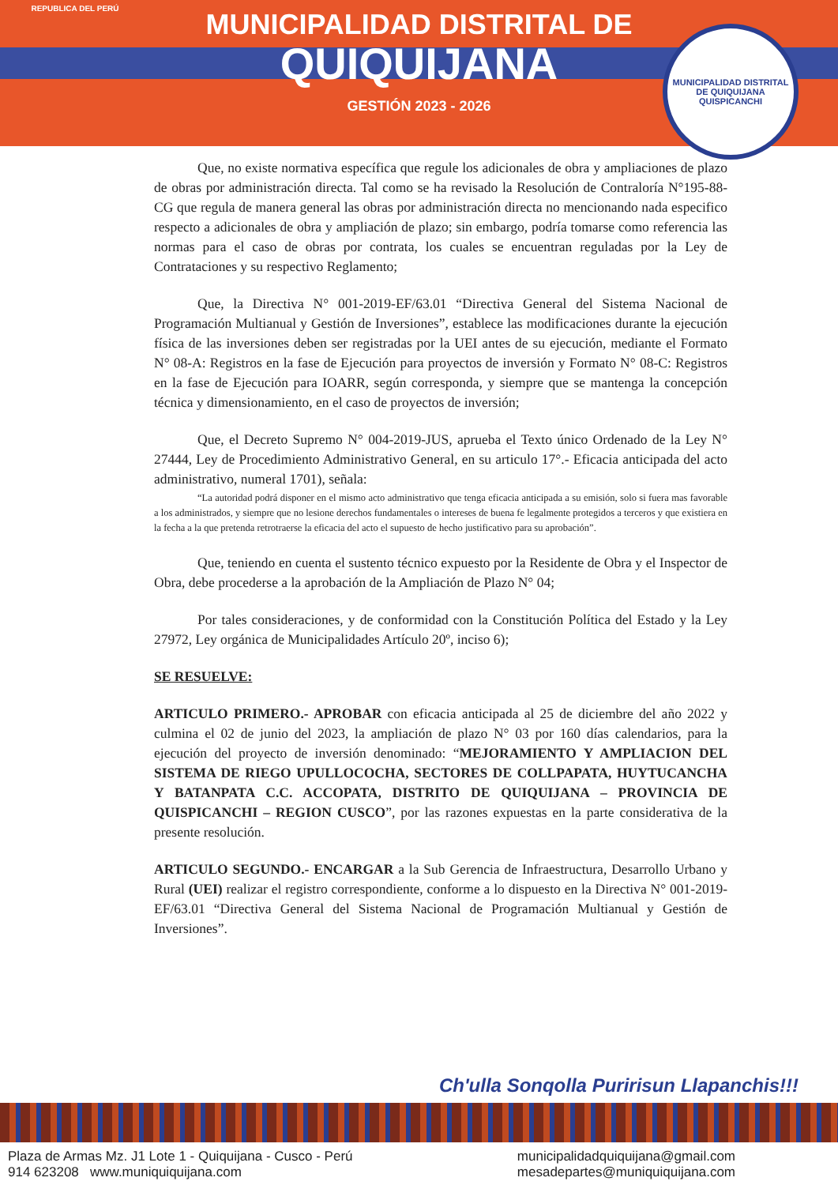REPUBLICA DEL PERÚ
MUNICIPALIDAD DISTRITAL DE
QUIQUIJANA
GESTIÓN 2023 - 2026
MUNICIPALIDAD DISTRITAL DE QUIQUIJANA
QUISPICANCHI
Que, no existe normativa específica que regule los adicionales de obra y ampliaciones de plazo de obras por administración directa. Tal como se ha revisado la Resolución de Contraloría N°195-88-CG que regula de manera general las obras por administración directa no mencionando nada especifico respecto a adicionales de obra y ampliación de plazo; sin embargo, podría tomarse como referencia las normas para el caso de obras por contrata, los cuales se encuentran reguladas por la Ley de Contrataciones y su respectivo Reglamento;
Que, la Directiva N° 001-2019-EF/63.01 “Directiva General del Sistema Nacional de Programación Multianual y Gestión de Inversiones”, establece las modificaciones durante la ejecución física de las inversiones deben ser registradas por la UEI antes de su ejecución, mediante el Formato N° 08-A: Registros en la fase de Ejecución para proyectos de inversión y Formato N° 08-C: Registros en la fase de Ejecución para IOARR, según corresponda, y siempre que se mantenga la concepción técnica y dimensionamiento, en el caso de proyectos de inversión;
Que, el Decreto Supremo N° 004-2019-JUS, aprueba el Texto único Ordenado de la Ley N° 27444, Ley de Procedimiento Administrativo General, en su articulo 17°.- Eficacia anticipada del acto administrativo, numeral 1701), señala:
“La autoridad podrá disponer en el mismo acto administrativo que tenga eficacia anticipada a su emisión, solo si fuera mas favorable a los administrados, y siempre que no lesione derechos fundamentales o intereses de buena fe legalmente protegidos a terceros y que existiera en la fecha a la que pretenda retrotraerse la eficacia del acto el supuesto de hecho justificativo para su aprobación”.
Que, teniendo en cuenta el sustento técnico expuesto por la Residente de Obra y el Inspector de Obra, debe procederse a la aprobación de la Ampliación de Plazo N° 04;
Por tales consideraciones, y de conformidad con la Constitución Política del Estado y la Ley 27972, Ley orgánica de Municipalidades Artículo 20º, inciso 6);
SE RESUELVE:
ARTICULO PRIMERO.- APROBAR con eficacia anticipada al 25 de diciembre del año 2022 y culmina el 02 de junio del 2023, la ampliación de plazo N° 03 por 160 días calendarios, para la ejecución del proyecto de inversión denominado: “MEJORAMIENTO Y AMPLIACION DEL SISTEMA DE RIEGO UPULLOCOCHA, SECTORES DE COLLPAPATA, HUYTUCANCHA Y BATANPATA C.C. ACCOPATA, DISTRITO DE QUIQUIJANA – PROVINCIA DE QUISPICANCHI – REGION CUSCO”, por las razones expuestas en la parte considerativa de la presente resolución.
ARTICULO SEGUNDO.- ENCARGAR a la Sub Gerencia de Infraestructura, Desarrollo Urbano y Rural (UEI) realizar el registro correspondiente, conforme a lo dispuesto en la Directiva N° 001-2019-EF/63.01 “Directiva General del Sistema Nacional de Programación Multianual y Gestión de Inversiones”.
Ch'ulla Sonqolla Puririsun Llapanchis!!!
Plaza de Armas Mz. J1 Lote 1 - Quiquijana - Cusco - Perú
914 623208 www.muniquiquijana.com
municipalidadquiquijana@gmail.com
mesadepartes@muniquiquijana.com